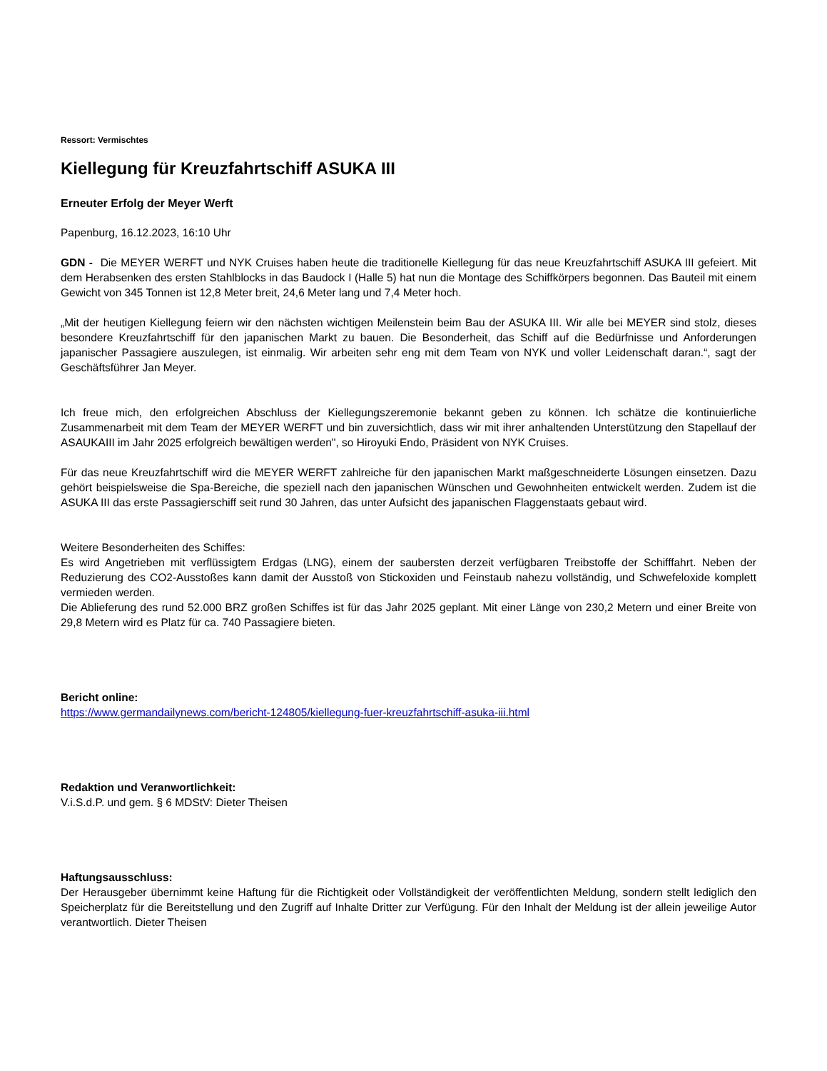Ressort: Vermischtes
Kiellegung für Kreuzfahrtschiff ASUKA III
Erneuter Erfolg der Meyer Werft
Papenburg, 16.12.2023, 16:10 Uhr
GDN - Die MEYER WERFT und NYK Cruises haben heute die traditionelle Kiellegung für das neue Kreuzfahrtschiff ASUKA III gefeiert. Mit dem Herabsenken des ersten Stahlblocks in das Baudock I (Halle 5) hat nun die Montage des Schiffkörpers begonnen. Das Bauteil mit einem Gewicht von 345 Tonnen ist 12,8 Meter breit, 24,6 Meter lang und 7,4 Meter hoch.
„Mit der heutigen Kiellegung feiern wir den nächsten wichtigen Meilenstein beim Bau der ASUKA III. Wir alle bei MEYER sind stolz, dieses besondere Kreuzfahrtschiff für den japanischen Markt zu bauen. Die Besonderheit, das Schiff auf die Bedürfnisse und Anforderungen japanischer Passagiere auszulegen, ist einmalig. Wir arbeiten sehr eng mit dem Team von NYK und voller Leidenschaft daran.“, sagt der Geschäftsführer Jan Meyer.
Ich freue mich, den erfolgreichen Abschluss der Kiellegungszeremonie bekannt geben zu können. Ich schätze die kontinuierliche Zusammenarbeit mit dem Team der MEYER WERFT und bin zuversichtlich, dass wir mit ihrer anhaltenden Unterstützung den Stapellauf der ASAUKAIII im Jahr 2025 erfolgreich bewältigen werden", so Hiroyuki Endo, Präsident von NYK Cruises.
Für das neue Kreuzfahrtschiff wird die MEYER WERFT zahlreiche für den japanischen Markt maßgeschneiderte Lösungen einsetzen. Dazu gehört beispielsweise die Spa-Bereiche, die speziell nach den japanischen Wünschen und Gewohnheiten entwickelt werden. Zudem ist die ASUKA III das erste Passagierschiff seit rund 30 Jahren, das unter Aufsicht des japanischen Flaggenstaats gebaut wird.
Weitere Besonderheiten des Schiffes:
Es wird Angetrieben mit verflüssigtem Erdgas (LNG), einem der saubersten derzeit verfügbaren Treibstoffe der Schifffahrt. Neben der Reduzierung des CO2-Ausstoßes kann damit der Ausstoß von Stickoxiden und Feinstaub nahezu vollständig, und Schwefeloxide komplett vermieden werden.
Die Ablieferung des rund 52.000 BRZ großen Schiffes ist für das Jahr 2025 geplant. Mit einer Länge von 230,2 Metern und einer Breite von 29,8 Metern wird es Platz für ca. 740 Passagiere bieten.
Bericht online:
https://www.germandailynews.com/bericht-124805/kiellegung-fuer-kreuzfahrtschiff-asuka-iii.html
Redaktion und Veranwortlichkeit:
V.i.S.d.P. und gem. § 6 MDStV: Dieter Theisen
Haftungsausschluss:
Der Herausgeber übernimmt keine Haftung für die Richtigkeit oder Vollständigkeit der veröffentlichten Meldung, sondern stellt lediglich den Speicherplatz für die Bereitstellung und den Zugriff auf Inhalte Dritter zur Verfügung. Für den Inhalt der Meldung ist der allein jeweilige Autor verantwortlich. Dieter Theisen